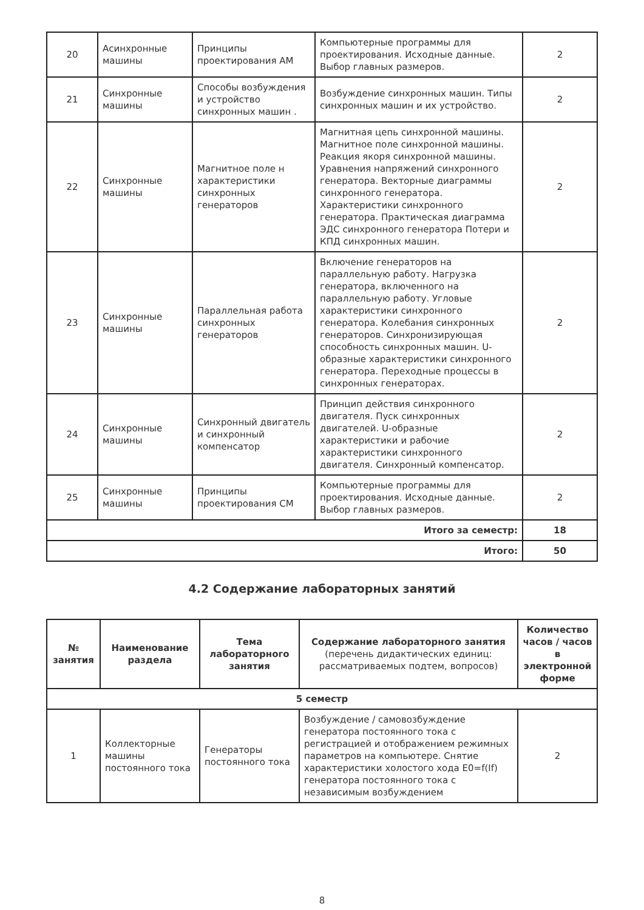| 20 | Асинхронные машины | Принципы проектирования АМ | Компьютерные программы для проектирования. Исходные данные. Выбор главных размеров. | 2 |
| 21 | Синхронные машины | Способы возбуждения и устройство синхронных машин . | Возбуждение синхронных машин. Типы синхронных машин и их устройство. | 2 |
| 22 | Синхронные машины | Магнитное поле н характеристики синхронных генераторов | Магнитная цепь синхронной машины. Магнитное поле синхронной машины. Реакция якоря синхронной машины. Уравнения напряжений синхронного генератора. Векторные диаграммы синхронного генератора. Характеристики синхронного генератора. Практическая диаграмма ЭДС синхронного генератора Потери и КПД синхронных машин. | 2 |
| 23 | Синхронные машины | Параллельная работа синхронных генераторов | Включение генераторов на параллельную работу. Нагрузка генератора, включенного на параллельную работу. Угловые характеристики синхронного генератора. Колебания синхронных генераторов. Синхронизирующая способность синхронных машин. U-образные характеристики синхронного генератора. Переходные процессы в синхронных генераторах. | 2 |
| 24 | Синхронные машины | Синхронный двигатель и синхронный компенсатор | Принцип действия синхронного двигателя. Пуск синхронных двигателей. U-образные характеристики и рабочие характеристики синхронного двигателя. Синхронный компенсатор. | 2 |
| 25 | Синхронные машины | Принципы проектирования СМ | Компьютерные программы для проектирования. Исходные данные. Выбор главных размеров. | 2 |
| Итого за семестр: | | | | 18 |
| Итого: | | | | 50 |
4.2 Содержание лабораторных занятий
| № занятия | Наименование раздела | Тема лабораторного занятия | Содержание лабораторного занятия (перечень дидактических единиц: рассматриваемых подтем, вопросов) | Количество часов / часов в электронной форме |
| --- | --- | --- | --- | --- |
| 5 семестр | | | | |
| 1 | Коллекторные машины постоянного тока | Генераторы постоянного тока | Возбуждение / самовозбуждение генератора постоянного тока с регистрацией и отображением режимных параметров на компьютере. Снятие характеристики холостого хода E0=f(If) генератора постоянного тока с независимым возбуждением | 2 |
8